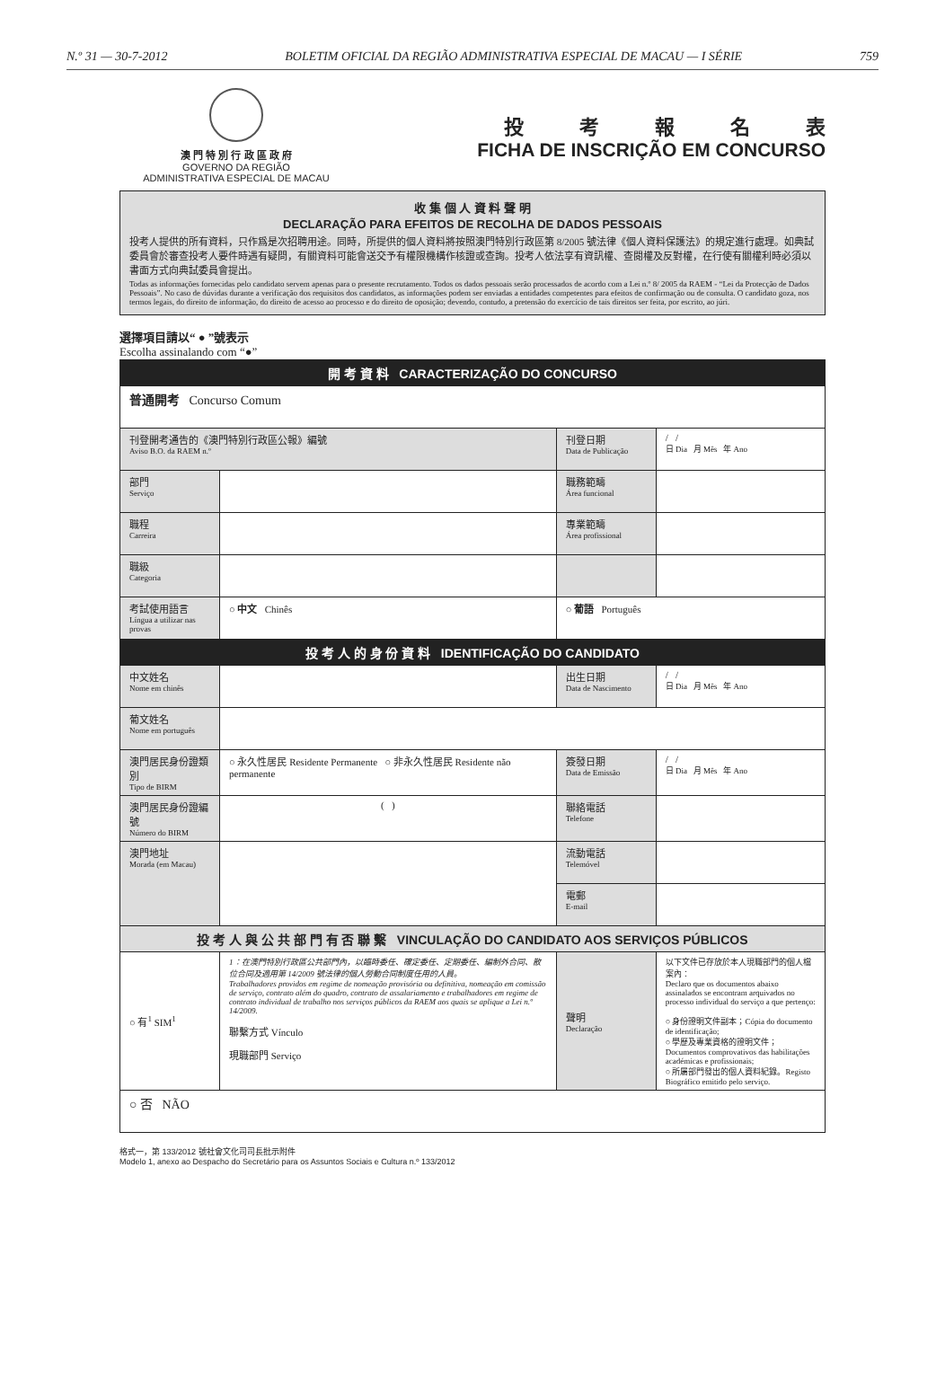N.º 31 — 30-7-2012 BOLETIM OFICIAL DA REGIÃO ADMINISTRATIVA ESPECIAL DE MACAU — I SÉRIE 759
澳 門 特 別 行 政 區 政 府
GOVERNO DA REGIÃO
ADMINISTRATIVA ESPECIAL DE MACAU
投考報名表
FICHA DE INSCRIÇÃO EM CONCURSO
收 集 個 人 資 料 聲 明
DECLARAÇÃO PARA EFEITOS DE RECOLHA DE DADOS PESSOAIS
投考人提供的所有資料，只作爲是次招聘用途。同時，所提供的個人資料將按照澳門特別行政區第 8/2005 號法律《個人資料保護法》的規定進行處理。如典試委員會於審查投考人要件時遇有疑問，有關資料可能會送交予有權限機構作核證或查詢。投考人依法享有資訊權、查閱權及反對權，在行使有關權利時必須以書面方式向典試委員會提出。
Todas as informações fornecidas pelo candidato servem apenas para o presente recrutamento. Todos os dados pessoais serão processados de acordo com a Lei n.º 8/ 2005 da RAEM - “Lei da Protecção de Dados Pessoais”. No caso de dúvidas durante a verificação dos requisitos dos candidatos, as informações podem ser enviadas a entidades competentes para efeitos de confirmação ou de consulta. O candidato goza, nos termos legais, do direito de informação, do direito de acesso ao processo e do direito de oposição; devendo, contudo, a pretensão do exercício de tais direitos ser feita, por escrito, ao júri.
選擇項目請以“ ● ”號表示
Escolha assinalando com “●”
| 開 考 資 料 CARACTERIZAÇÃO DO CONCURSO | | | |
| 普通開考 Concurso Comum | | | |
| 刊登開考通告的《澳門特別行政區公報》編號 Aviso B.O. da RAEM n.º | | 刊登日期 Data de Publicação | / / 日 Dia 月 Mês 年 Ano |
| 部門 Serviço | | 職務範疇 Área funcional | |
| 職程 Carreira | | 專業範疇 Área profissional | |
| 職級 Categoria | | | |
| 考試使用語言 Língua a utilizar nas provas | ○ 中文 Chinês | ○ 葡語 Português | |
| 投 考 人 的 身 份 資 料 IDENTIFICAÇÃO DO CANDIDATO | | | |
| 中文姓名 Nome em chinês | | 出生日期 Data de Nascimento | / / 日 Dia 月 Mês 年 Ano |
| 葡文姓名 Nome em português | | | |
| 澳門居民身份證類別 Tipo de BIRM | ○ 永久性居民 Residente Permanente ○ 非永久性居民 Residente não permanente | 簽發日期 Data de Emissão | / / 日 Dia 月 Mês 年 Ano |
| 澳門居民身份證編號 Número do BIRM | ( ) | 聯絡電話 Telefone | |
| 澳門地址 Morada (em Macau) | | 流動電話 Telemóvel | |
| | | 電郵 E-mail | |
| 投 考 人 與 公 共 部 門 有 否 聯 繫 VINCULAÇÃO DO CANDIDATO AOS SERVIÇOS PÚBLICOS | | | |
| ○ 有<sup>1</sup> SIM<sup>1</sup> | 1：在澳門特別行政區公共部門內，以臨時委任、確定委任、定期委任、編制外合同、散位合同及適用第 14/2009 號法律的個人勞動合同制度任用的人員。 Trabalhadores providos em regime de nomeação provisória ou definitiva, nomeação em comissão de serviço, contrato além do quadro, contrato de assalariamento e trabalhadores em regime de contrato individual de trabalho nos serviços públicos da RAEM aos quais se aplique a Lei n.º 14/2009. 聯繫方式 Vínculo 現職部門 Serviço | 聲明 Declaração | 以下文件已存放於本人現職部門的個人檔案內： Declaro que os documentos abaixo assinalados se encontram arquivados no processo individual do serviço a que pertenço: ○ 身份證明文件副本；Cópia do documento de identificação; ○ 學歷及專業資格的證明文件；Documentos comprovativos das habilitações académicas e profissionais; ○ 所屬部門發出的個人資料紀錄。Registo Biográfico emitido pelo serviço. |
| ○ 否 NÃO | | | |
格式一，第 133/2012 號社會文化司司長批示附件
Modelo 1, anexo ao Despacho do Secretário para os Assuntos Sociais e Cultura n.º 133/2012